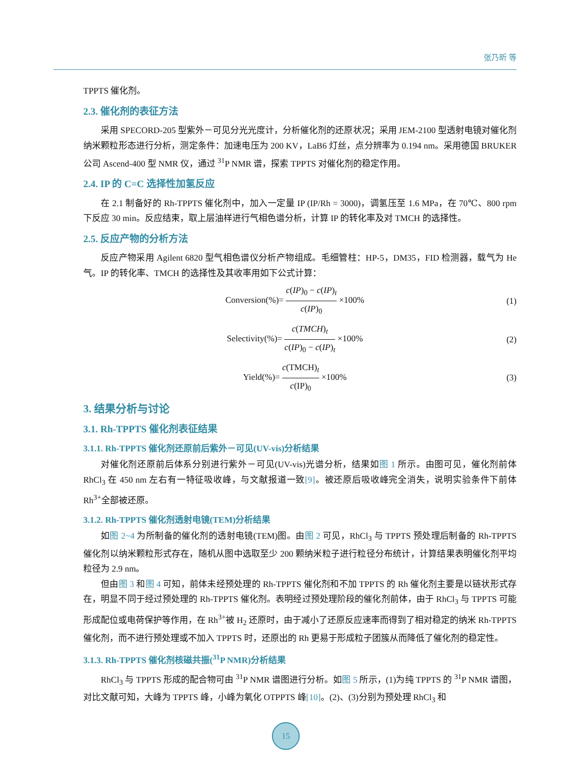张乃昕 等
TPPTS 催化剂。
2.3. 催化剂的表征方法
采用 SPECORD-205 型紫外－可见分光光度计，分析催化剂的还原状况；采用 JEM-2100 型透射电镜对催化剂纳米颗粒形态进行分析，测定条件：加速电压为 200 KV，LaB6 灯丝，点分辨率为 0.194 nm。采用德国 BRUKER 公司 Ascend-400 型 NMR 仪，通过 <sup>31</sup>P NMR 谱，探索 TPPTS 对催化剂的稳定作用。
2.4. IP 的 C=C 选择性加氢反应
在 2.1 制备好的 Rh-TPPTS 催化剂中，加入一定量 IP (IP/Rh = 3000)，调氢压至 1.6 MPa，在 70℃、800 rpm 下反应 30 min。反应结束，取上层油样进行气相色谱分析，计算 IP 的转化率及对 TMCH 的选择性。
2.5. 反应产物的分析方法
反应产物采用 Agilent 6820 型气相色谱仪分析产物组成。毛细管柱：HP-5，DM35，FID 检测器，载气为 He 气。IP 的转化率、TMCH 的选择性及其收率用如下公式计算：
Conversion(%)= c(IP)<sub>0</sub> − c(IP)<sub>t</sub> c(IP)<sub>0</sub> ×100%
(1)
Selectivity(%)= c(TMCH)<sub>t</sub> c(IP)<sub>0</sub> − c(IP)<sub>t</sub> ×100%
(2)
Yield(%)= c(TMCH)<sub>t</sub> c(IP)<sub>0</sub> ×100%
(3)
3. 结果分析与讨论
3.1. Rh-TPPTS 催化剂表征结果
3.1.1. Rh-TPPTS 催化剂还原前后紫外－可见(UV-vis)分析结果
对催化剂还原前后体系分别进行紫外－可见(UV-vis)光谱分析，结果如图 1 所示。由图可见，催化剂前体 RhCl<sub>3</sub> 在 450 nm 左右有一特征吸收峰，与文献报道一致[9]。被还原后吸收峰完全消失，说明实验条件下前体 Rh<sup>3+</sup>全部被还原。
3.1.2. Rh-TPPTS 催化剂透射电镜(TEM)分析结果
如图 2~4 为所制备的催化剂的透射电镜(TEM)图。由图 2 可见，RhCl<sub>3</sub> 与 TPPTS 预处理后制备的 Rh-TPPTS 催化剂以纳米颗粒形式存在，随机从图中选取至少 200 颗纳米粒子进行粒径分布统计，计算结果表明催化剂平均粒径为 2.9 nm。
但由图 3 和图 4 可知，前体未经预处理的 Rh-TPPTS 催化剂和不加 TPPTS 的 Rh 催化剂主要是以链状形式存在，明显不同于经过预处理的 Rh-TPPTS 催化剂。表明经过预处理阶段的催化剂前体，由于 RhCl<sub>3</sub> 与 TPPTS 可能形成配位或电荷保护等作用，在 Rh<sup>3+</sup>被 H<sub>2</sub> 还原时，由于减小了还原反应速率而得到了相对稳定的纳米 Rh-TPPTS 催化剂，而不进行预处理或不加入 TPPTS 时，还原出的 Rh 更易于形成粒子团簇从而降低了催化剂的稳定性。
3.1.3. Rh-TPPTS 催化剂核磁共振(<sup>31</sup>P NMR)分析结果
RhCl<sub>3</sub> 与 TPPTS 形成的配合物可由 <sup>31</sup>P NMR 谱图进行分析。如图 5 所示，(1)为纯 TPPTS 的 <sup>31</sup>P NMR 谱图，对比文献可知，大峰为 TPPTS 峰，小峰为氧化 OTPPTS 峰[10]。(2)、(3)分别为预处理 RhCl<sub>3</sub> 和
15